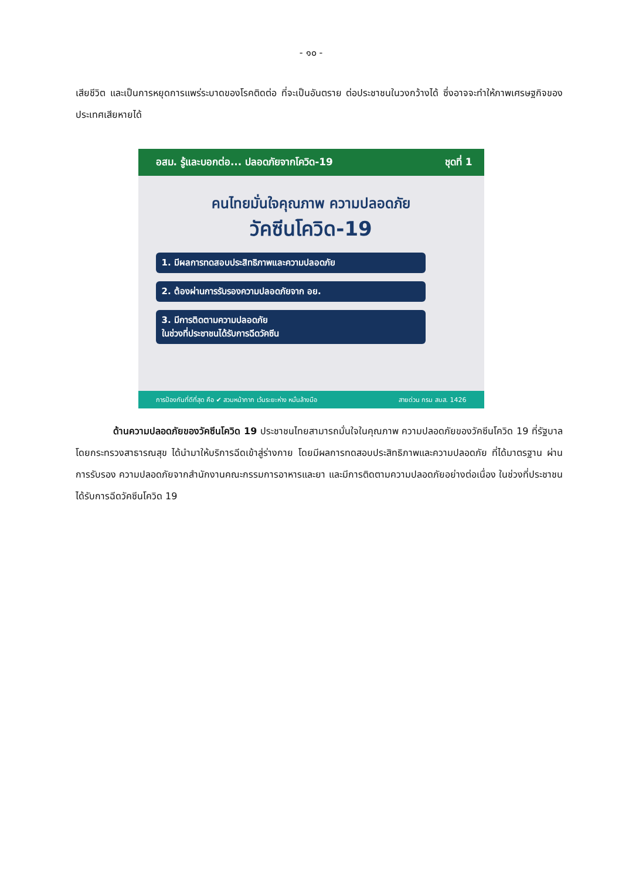- ๑๐ -
เสียชีวิต และเป็นการหยุดการแพร่ระบาดของโรคติดต่อ ที่จะเป็นอันตราย ต่อประชาชนในวงกว้างได้ ซึ่งอาจจะทำให้ภาพเศรษฐกิจของประเทศเสียหายได้
อสม. รู้และบอกต่อ... ปลอดภัยจากโควิด-19 ชุดที่ 1
คนไทยมั่นใจคุณภาพ ความปลอดภัย
วัคซีนโควิด-19
1. มีผลการทดสอบประสิทธิภาพและความปลอดภัย
2. ต้องผ่านการรับรองความปลอดภัยจาก อย.
3. มีการติดตามความปลอดภัย
ในช่วงที่ประชาชนได้รับการฉีดวัคซีน
การป้องกันที่ดีที่สุด คือ ✔ สวมหน้ากาก เว้นระยะห่าง หมั่นล้างมือ สายด่วน กรม สบส. 1426
ด้านความปลอดภัยของวัคซีนโควิด 19 ประชาชนไทยสามารถมั่นใจในคุณภาพ ความปลอดภัยของวัคซีนโควิด 19 ที่รัฐบาลโดยกระทรวงสาธารณสุข ได้นำมาให้บริการฉีดเข้าสู่ร่างกาย โดยมีผลการทดสอบประสิทธิภาพและความปลอดภัย ที่ได้มาตรฐาน ผ่านการรับรอง ความปลอดภัยจากสำนักงานคณะกรรมการอาหารและยา และมีการติดตามความปลอดภัยอย่างต่อเนื่อง ในช่วงที่ประชาชนได้รับการฉีดวัคซีนโควิด 19